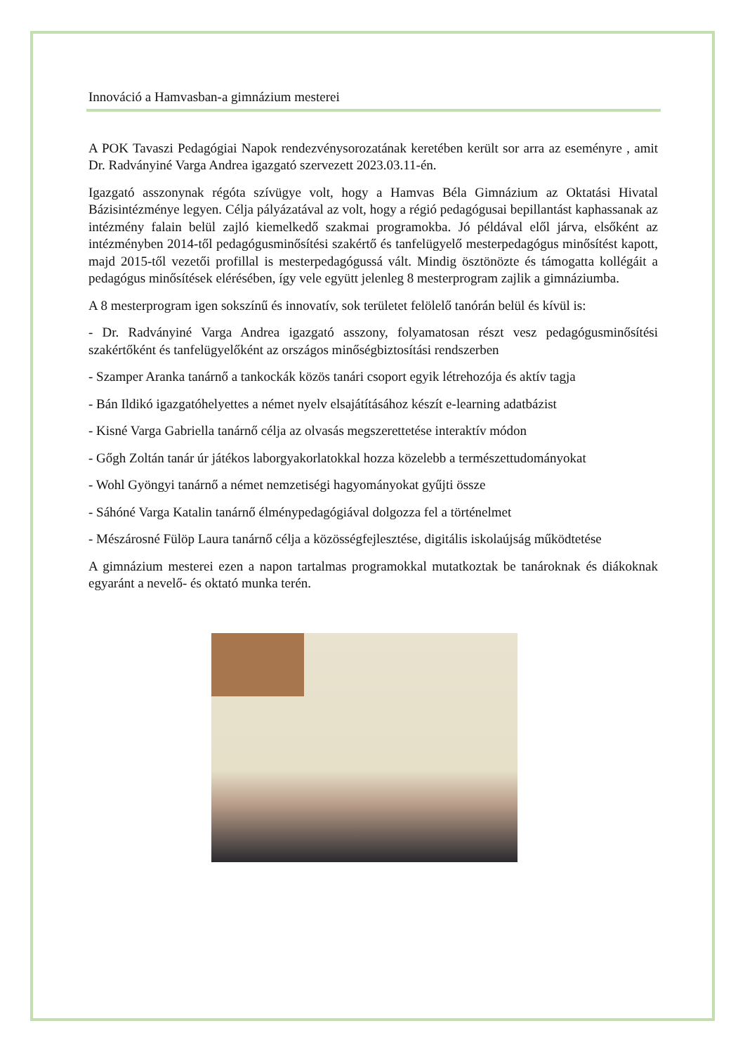Innováció a Hamvasban-a gimnázium mesterei
A POK Tavaszi Pedagógiai Napok rendezvénysorozatának keretében került sor arra az eseményre , amit Dr. Radványiné Varga Andrea igazgató szervezett 2023.03.11-én.
Igazgató asszonynak régóta szívügye volt, hogy a Hamvas Béla Gimnázium az Oktatási Hivatal Bázisintézménye legyen. Célja pályázatával az volt, hogy a régió pedagógusai bepillantást kaphassanak az intézmény falain belül zajló kiemelkedő szakmai programokba. Jó példával elől járva, elsőként az intézményben 2014-től pedagógusminősítési szakértő és tanfelügyelő mesterpedagógus minősítést kapott, majd 2015-től vezetői profillal is mesterpedagógussá vált. Mindig ösztönözte és támogatta kollégáit a pedagógus minősítések elérésében, így vele együtt jelenleg 8 mesterprogram zajlik a gimnáziumba.
A 8 mesterprogram igen sokszínű és innovatív, sok területet felölelő tanórán belül és kívül is:
- Dr. Radványiné Varga Andrea igazgató asszony, folyamatosan részt vesz pedagógusminősítési szakértőként és tanfelügyelőként az országos minőségbiztosítási rendszerben
- Szamper Aranka tanárnő a tankockák közös tanári csoport egyik létrehozója és aktív tagja
- Bán Ildikó igazgatóhelyettes a német nyelv elsajátításához készít e-learning adatbázist
- Kisné Varga Gabriella tanárnő célja az olvasás megszerettetése interaktív módon
- Gőgh Zoltán tanár úr játékos laborgyakorlatokkal hozza közelebb a természettudományokat
- Wohl Gyöngyi tanárnő a német nemzetiségi hagyományokat gyűjti össze
- Sáhóné Varga Katalin tanárnő élménypedagógiával dolgozza fel a történelmet
- Mészárosné Fülöp Laura tanárnő célja a közösségfejlesztése, digitális iskolaújság működtetése
A gimnázium mesterei ezen a napon tartalmas programokkal mutatkoztak be tanároknak és diákoknak egyaránt a nevelő- és oktató munka terén.